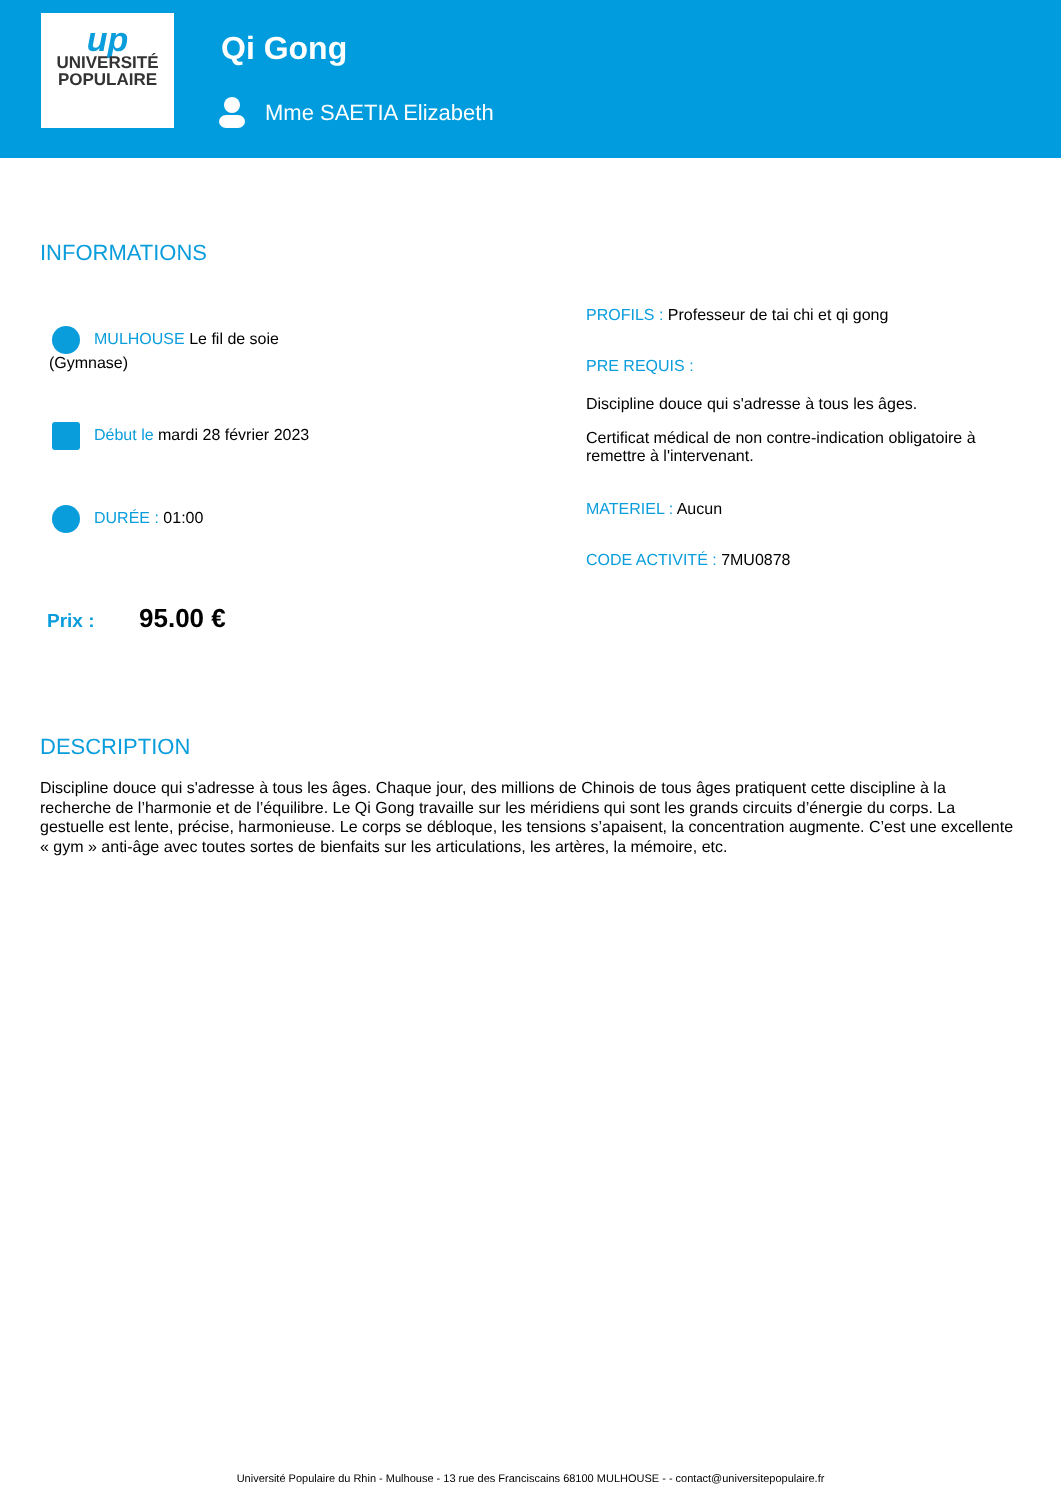up
UNIVERSITÉ
POPULAIRE
Qi Gong
Mme SAETIA Elizabeth
INFORMATIONS
MULHOUSE Le fil de soie
(Gymnase)
Début le mardi 28 février 2023
DURÉE : 01:00
Prix : 95.00 €
PROFILS : Professeur de tai chi et qi gong
PRE REQUIS :
Discipline douce qui s'adresse à tous les âges.
Certificat médical de non contre-indication obligatoire à remettre à l'intervenant.
MATERIEL : Aucun
CODE ACTIVITÉ : 7MU0878
DESCRIPTION
Discipline douce qui s'adresse à tous les âges. Chaque jour, des millions de Chinois de tous âges pratiquent cette discipline à la recherche de l’harmonie et de l’équilibre. Le Qi Gong travaille sur les méridiens qui sont les grands circuits d’énergie du corps. La gestuelle est lente, précise, harmonieuse. Le corps se débloque, les tensions s’apaisent, la concentration augmente. C’est une excellente « gym » anti-âge avec toutes sortes de bienfaits sur les articulations, les artères, la mémoire, etc.
Université Populaire du Rhin - Mulhouse - 13 rue des Franciscains 68100 MULHOUSE - - contact@universitepopulaire.fr